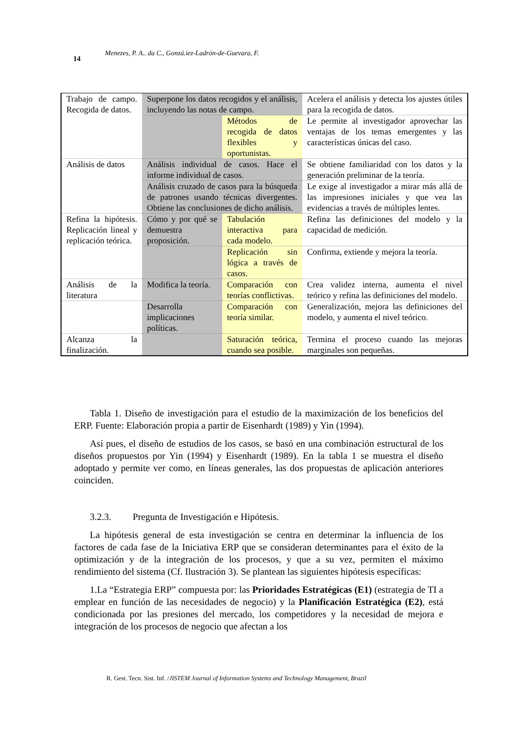14 Menezes, P. A.. da C., Gonzá.iez-Ladrón-de-Guevara, F.
| Trabajo de campo. Recogida de datos. | Superpone los datos recogidos y el análisis, incluyendo las notas de campo. | | Acelera el análisis y detecta los ajustes útiles para la recogida de datos. |
| | | Métodos de recogida de datos flexibles y oportunistas. | Le permite al investigador aprovechar las ventajas de los temas emergentes y las características únicas del caso. |
| Análisis de datos | Análisis individual de casos. Hace el informe individual de casos. | | Se obtiene familiaridad con los datos y la generación preliminar de la teoría. |
| | Análisis cruzado de casos para la búsqueda de patrones usando técnicas divergentes. Obtiene las conclusiones de dicho análisis. | | Le exige al investigador a mirar más allá de las impresiones iniciales y que vea las evidencias a través de múltiples lentes. |
| Refina la hipótesis. Replicación lineal y replicación teórica. | Cómo y por qué se demuestra proposición. | Tabulación interactiva para cada modelo. | Refina las definiciones del modelo y la capacidad de medición. |
| | | Replicación sin lógica a través de casos. | Confirma, extiende y mejora la teoría. |
| Análisis de la literatura | Modifica la teoría. | Comparación con teorías conflictivas. | Crea validez interna, aumenta el nivel teórico y refina las definiciones del modelo. |
| | Desarrolla implicaciones políticas. | Comparación con teoría similar. | Generalización, mejora las definiciones del modelo, y aumenta el nivel teórico. |
| Alcanza la finalización. | | Saturación teórica, cuando sea posible. | Termina el proceso cuando las mejoras marginales son pequeñas. |
Tabla 1. Diseño de investigación para el estudio de la maximización de los beneficios del ERP. Fuente: Elaboración propia a partir de Eisenhardt (1989) y Yin (1994).
Así pues, el diseño de estudios de los casos, se basó en una combinación estructural de los diseños propuestos por Yin (1994) y Eisenhardt (1989). En la tabla 1 se muestra el diseño adoptado y permite ver como, en líneas generales, las dos propuestas de aplicación anteriores coinciden.
3.2.3. Pregunta de Investigación e Hipótesis.
La hipótesis general de esta investigación se centra en determinar la influencia de los factores de cada fase de la Iniciativa ERP que se consideran determinantes para el éxito de la optimización y de la integración de los procesos, y que a su vez, permiten el máximo rendimiento del sistema (Cf. Ilustración 3). Se plantean las siguientes hipótesis específicas:
1.La “Estrategia ERP” compuesta por: las Prioridades Estratégicas (E1) (estrategia de TI a emplear en función de las necesidades de negocio) y la Planificación Estratégica (E2), está condicionada por las presiones del mercado, los competidores y la necesidad de mejora e integración de los procesos de negocio que afectan a los
R. Gest. Tecn. Sist. Inf. /JISTEM Journal of Information Systems and Technology Management, Brazil